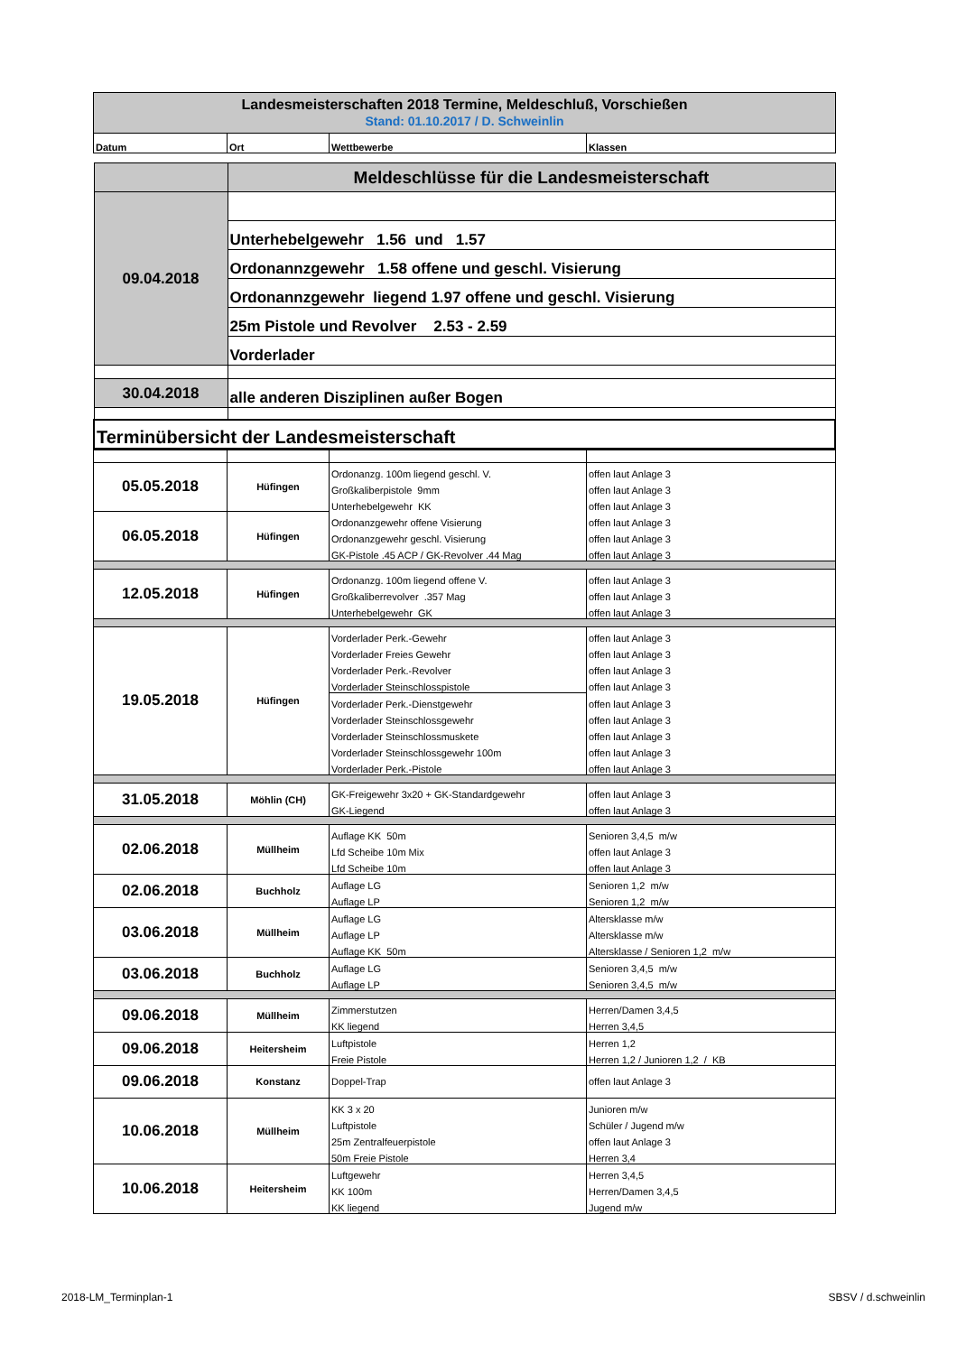| Landesmeisterschaften 2018 Termine, Meldeschluß, Vorschießen Stand: 01.10.2017 / D. Schweinlin | | | |
| Datum | Ort | Wettbewerbe | Klassen |
| | Meldeschlüsse für die Landesmeisterschaft |
| 09.04.2018 | |
| | Unterhebelgewehr 1.56 und 1.57 |
| | Ordonannzgewehr 1.58 offene und geschl. Visierung |
| | Ordonannzgewehr liegend 1.97 offene und geschl. Visierung |
| | 25m Pistole und Revolver 2.53 - 2.59 |
| | Vorderlader |
| 30.04.2018 | alle anderen Disziplinen außer Bogen |
| Terminübersicht der Landesmeisterschaft | |
| 05.05.2018 | Hüfingen | Ordonanzg. 100m liegend geschl. V. | offen laut Anlage 3 |
| | | Großkaliberpistole 9mm | offen laut Anlage 3 |
| | | Unterhebelgewehr KK | offen laut Anlage 3 |
| 06.05.2018 | Hüfingen | Ordonanzgewehr offene Visierung | offen laut Anlage 3 |
| | | Ordonanzgewehr geschl. Visierung | offen laut Anlage 3 |
| | | GK-Pistole .45 ACP / GK-Revolver .44 Mag | offen laut Anlage 3 |
| 12.05.2018 | Hüfingen | Ordonanzg. 100m liegend offene V. | offen laut Anlage 3 |
| | | Großkaliberrevolver .357 Mag | offen laut Anlage 3 |
| | | Unterhebelgewehr GK | offen laut Anlage 3 |
| 19.05.2018 | Hüfingen | Vorderlader Perk.-Gewehr | offen laut Anlage 3 |
| | | Vorderlader Freies Gewehr | offen laut Anlage 3 |
| | | Vorderlader Perk.-Revolver | offen laut Anlage 3 |
| | | Vorderlader Steinschlosspistole | offen laut Anlage 3 |
| | | Vorderlader Perk.-Dienstgewehr | offen laut Anlage 3 |
| | | Vorderlader Steinschlossgewehr | offen laut Anlage 3 |
| | | Vorderlader Steinschlossmuskete | offen laut Anlage 3 |
| | | Vorderlader Steinschlossgewehr 100m | offen laut Anlage 3 |
| | | Vorderlader Perk.-Pistole | offen laut Anlage 3 |
| 31.05.2018 | Möhlin (CH) | GK-Freigewehr 3x20 + GK-Standardgewehr | offen laut Anlage 3 |
| | | GK-Liegend | offen laut Anlage 3 |
| 02.06.2018 | Müllheim | Auflage KK 50m | Senioren 3,4,5 m/w |
| | | Lfd Scheibe 10m Mix | offen laut Anlage 3 |
| | | Lfd Scheibe 10m | offen laut Anlage 3 |
| 02.06.2018 | Buchholz | Auflage LG | Senioren 1,2 m/w |
| | | Auflage LP | Senioren 1,2 m/w |
| 03.06.2018 | Müllheim | Auflage LG | Altersklasse m/w |
| | | Auflage LP | Altersklasse m/w |
| | | Auflage KK 50m | Altersklasse / Senioren 1,2 m/w |
| 03.06.2018 | Buchholz | Auflage LG | Senioren 3,4,5 m/w |
| | | Auflage LP | Senioren 3,4,5 m/w |
| 09.06.2018 | Müllheim | Zimmerstutzen | Herren/Damen 3,4,5 |
| | | KK liegend | Herren 3,4,5 |
| 09.06.2018 | Heitersheim | Luftpistole | Herren 1,2 |
| | | Freie Pistole | Herren 1,2 / Junioren 1,2 / KB |
| 09.06.2018 | Konstanz | Doppel-Trap | offen laut Anlage 3 |
| 10.06.2018 | Müllheim | KK 3 x 20 | Junioren m/w |
| | | Luftpistole | Schüler / Jugend m/w |
| | | 25m Zentralfeuerpistole | offen laut Anlage 3 |
| | | 50m Freie Pistole | Herren 3,4 |
| 10.06.2018 | Heitersheim | Luftgewehr | Herren 3,4,5 |
| | | KK 100m | Herren/Damen 3,4,5 |
| | | KK liegend | Jugend m/w |
2018-LM_Terminplan-1 SBSV / d.schweinlin